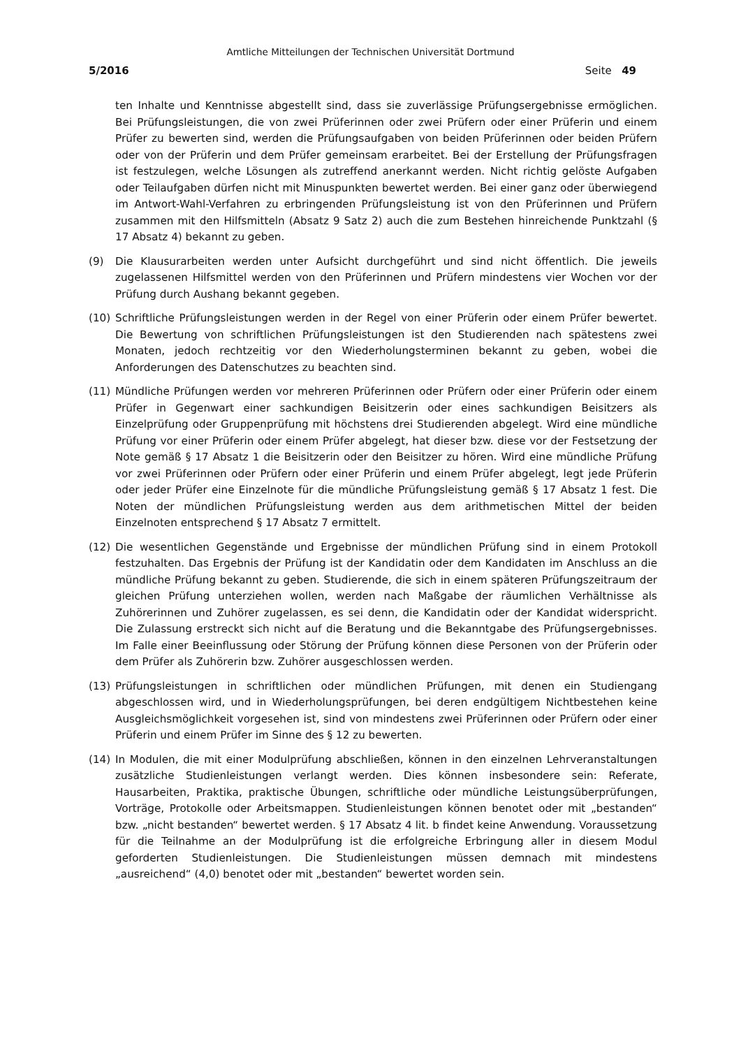Amtliche Mitteilungen der Technischen Universität Dortmund
5/2016 Seite 49
ten Inhalte und Kenntnisse abgestellt sind, dass sie zuverlässige Prüfungsergebnisse ermöglichen. Bei Prüfungsleistungen, die von zwei Prüferinnen oder zwei Prüfern oder einer Prüferin und einem Prüfer zu bewerten sind, werden die Prüfungsaufgaben von beiden Prüferinnen oder beiden Prüfern oder von der Prüferin und dem Prüfer gemeinsam erarbeitet. Bei der Erstellung der Prüfungsfragen ist festzulegen, welche Lösungen als zutreffend anerkannt werden. Nicht richtig gelöste Aufgaben oder Teilaufgaben dürfen nicht mit Minuspunkten bewertet werden. Bei einer ganz oder überwiegend im Antwort-Wahl-Verfahren zu erbringenden Prüfungsleistung ist von den Prüferinnen und Prüfern zusammen mit den Hilfsmitteln (Absatz 9 Satz 2) auch die zum Bestehen hinreichende Punktzahl (§ 17 Absatz 4) bekannt zu geben.
(9) Die Klausurarbeiten werden unter Aufsicht durchgeführt und sind nicht öffentlich. Die jeweils zugelassenen Hilfsmittel werden von den Prüferinnen und Prüfern mindestens vier Wochen vor der Prüfung durch Aushang bekannt gegeben.
(10) Schriftliche Prüfungsleistungen werden in der Regel von einer Prüferin oder einem Prüfer bewertet. Die Bewertung von schriftlichen Prüfungsleistungen ist den Studierenden nach spätestens zwei Monaten, jedoch rechtzeitig vor den Wiederholungsterminen bekannt zu geben, wobei die Anforderungen des Datenschutzes zu beachten sind.
(11) Mündliche Prüfungen werden vor mehreren Prüferinnen oder Prüfern oder einer Prüferin oder einem Prüfer in Gegenwart einer sachkundigen Beisitzerin oder eines sachkundigen Beisitzers als Einzelprüfung oder Gruppenprüfung mit höchstens drei Studierenden abgelegt. Wird eine mündliche Prüfung vor einer Prüferin oder einem Prüfer abgelegt, hat dieser bzw. diese vor der Festsetzung der Note gemäß § 17 Absatz 1 die Beisitzerin oder den Beisitzer zu hören. Wird eine mündliche Prüfung vor zwei Prüferinnen oder Prüfern oder einer Prüferin und einem Prüfer abgelegt, legt jede Prüferin oder jeder Prüfer eine Einzelnote für die mündliche Prüfungsleistung gemäß § 17 Absatz 1 fest. Die Noten der mündlichen Prüfungsleistung werden aus dem arithmetischen Mittel der beiden Einzelnoten entsprechend § 17 Absatz 7 ermittelt.
(12) Die wesentlichen Gegenstände und Ergebnisse der mündlichen Prüfung sind in einem Protokoll festzuhalten. Das Ergebnis der Prüfung ist der Kandidatin oder dem Kandidaten im Anschluss an die mündliche Prüfung bekannt zu geben. Studierende, die sich in einem späteren Prüfungszeitraum der gleichen Prüfung unterziehen wollen, werden nach Maßgabe der räumlichen Verhältnisse als Zuhörerinnen und Zuhörer zugelassen, es sei denn, die Kandidatin oder der Kandidat widerspricht. Die Zulassung erstreckt sich nicht auf die Beratung und die Bekanntgabe des Prüfungsergebnisses. Im Falle einer Beeinflussung oder Störung der Prüfung können diese Personen von der Prüferin oder dem Prüfer als Zuhörerin bzw. Zuhörer ausgeschlossen werden.
(13) Prüfungsleistungen in schriftlichen oder mündlichen Prüfungen, mit denen ein Studiengang abgeschlossen wird, und in Wiederholungsprüfungen, bei deren endgültigem Nichtbestehen keine Ausgleichsmöglichkeit vorgesehen ist, sind von mindestens zwei Prüferinnen oder Prüfern oder einer Prüferin und einem Prüfer im Sinne des § 12 zu bewerten.
(14) In Modulen, die mit einer Modulprüfung abschließen, können in den einzelnen Lehrveranstaltungen zusätzliche Studienleistungen verlangt werden. Dies können insbesondere sein: Referate, Hausarbeiten, Praktika, praktische Übungen, schriftliche oder mündliche Leistungsüberprüfungen, Vorträge, Protokolle oder Arbeitsmappen. Studienleistungen können benotet oder mit „bestanden“ bzw. „nicht bestanden“ bewertet werden. § 17 Absatz 4 lit. b findet keine Anwendung. Voraussetzung für die Teilnahme an der Modulprüfung ist die erfolgreiche Erbringung aller in diesem Modul geforderten Studienleistungen. Die Studienleistungen müssen demnach mit mindestens „ausreichend“ (4,0) benotet oder mit „bestanden“ bewertet worden sein.